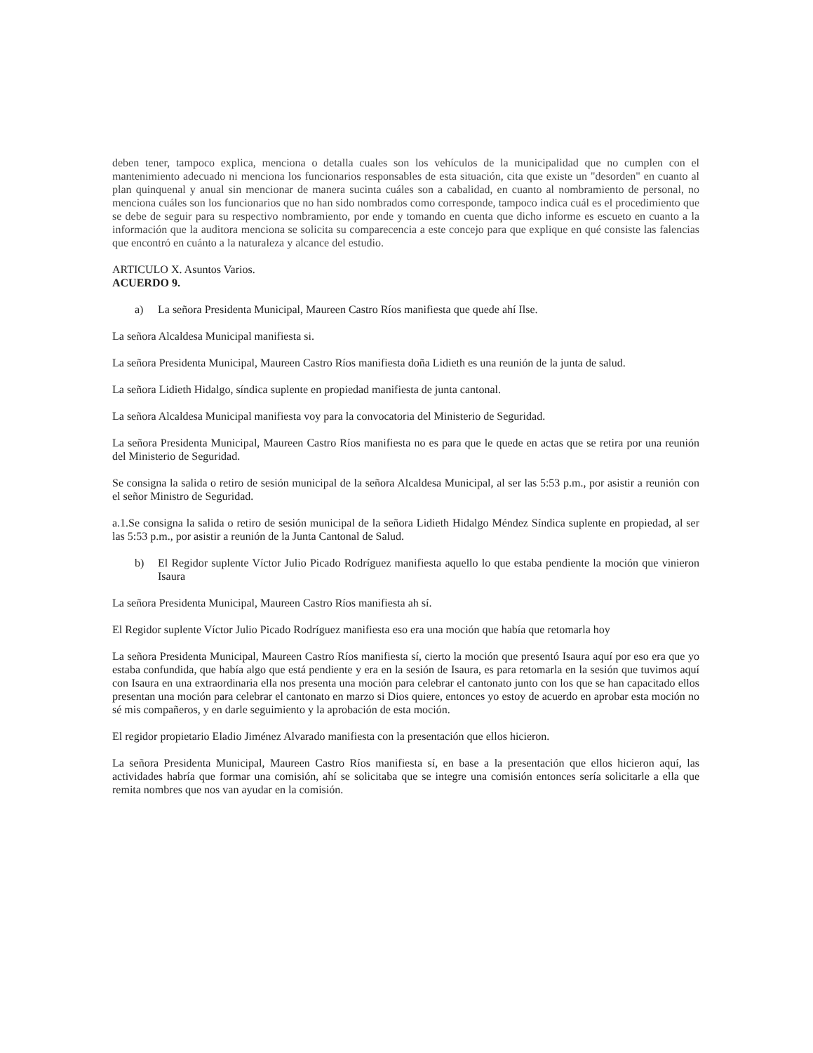deben tener, tampoco explica, menciona o detalla cuales son los vehículos de la municipalidad que no cumplen con el mantenimiento adecuado ni menciona los funcionarios responsables de esta situación, cita que existe un "desorden" en cuanto al plan quinquenal y anual sin mencionar de manera sucinta cuáles son a cabalidad, en cuanto al nombramiento de personal, no menciona cuáles son los funcionarios que no han sido nombrados como corresponde, tampoco indica cuál es el procedimiento que se debe de seguir para su respectivo nombramiento, por ende y tomando en cuenta que dicho informe es escueto en cuanto a la información que la auditora menciona se solicita su comparecencia a este concejo para que explique en qué consiste las falencias que encontró en cuánto a la naturaleza y alcance del estudio.
ARTICULO X. Asuntos Varios.
ACUERDO 9.
a) La señora Presidenta Municipal, Maureen Castro Ríos manifiesta que quede ahí Ilse.
La señora Alcaldesa Municipal manifiesta si.
La señora Presidenta Municipal, Maureen Castro Ríos manifiesta doña Lidieth es una reunión de la junta de salud.
La señora Lidieth Hidalgo, síndica suplente en propiedad manifiesta de junta cantonal.
La señora Alcaldesa Municipal manifiesta voy para la convocatoria del Ministerio de Seguridad.
La señora Presidenta Municipal, Maureen Castro Ríos manifiesta no es para que le quede en actas que se retira por una reunión del Ministerio de Seguridad.
Se consigna la salida o retiro de sesión municipal de la señora Alcaldesa Municipal, al ser las 5:53 p.m., por asistir a reunión con el señor Ministro de Seguridad.
a.1.Se consigna la salida o retiro de sesión municipal de la señora Lidieth Hidalgo Méndez Síndica suplente en propiedad, al ser las 5:53 p.m., por asistir a reunión de la Junta Cantonal de Salud.
b) El Regidor suplente Víctor Julio Picado Rodríguez manifiesta aquello lo que estaba pendiente la moción que vinieron Isaura
La señora Presidenta Municipal, Maureen Castro Ríos manifiesta ah sí.
El Regidor suplente Víctor Julio Picado Rodríguez manifiesta eso era una moción que había que retomarla hoy
La señora Presidenta Municipal, Maureen Castro Ríos manifiesta sí, cierto la moción que presentó Isaura aquí por eso era que yo estaba confundida, que había algo que está pendiente y era en la sesión de Isaura, es para retomarla en la sesión que tuvimos aquí con Isaura en una extraordinaria ella nos presenta una moción para celebrar el cantonato junto con los que se han capacitado ellos presentan una moción para celebrar el cantonato en marzo si Dios quiere, entonces yo estoy de acuerdo en aprobar esta moción no sé mis compañeros, y en darle seguimiento y la aprobación de esta moción.
El regidor propietario Eladio Jiménez Alvarado manifiesta con la presentación que ellos hicieron.
La señora Presidenta Municipal, Maureen Castro Ríos manifiesta sí, en base a la presentación que ellos hicieron aquí, las actividades habría que formar una comisión, ahí se solicitaba que se integre una comisión entonces sería solicitarle a ella que remita nombres que nos van ayudar en la comisión.